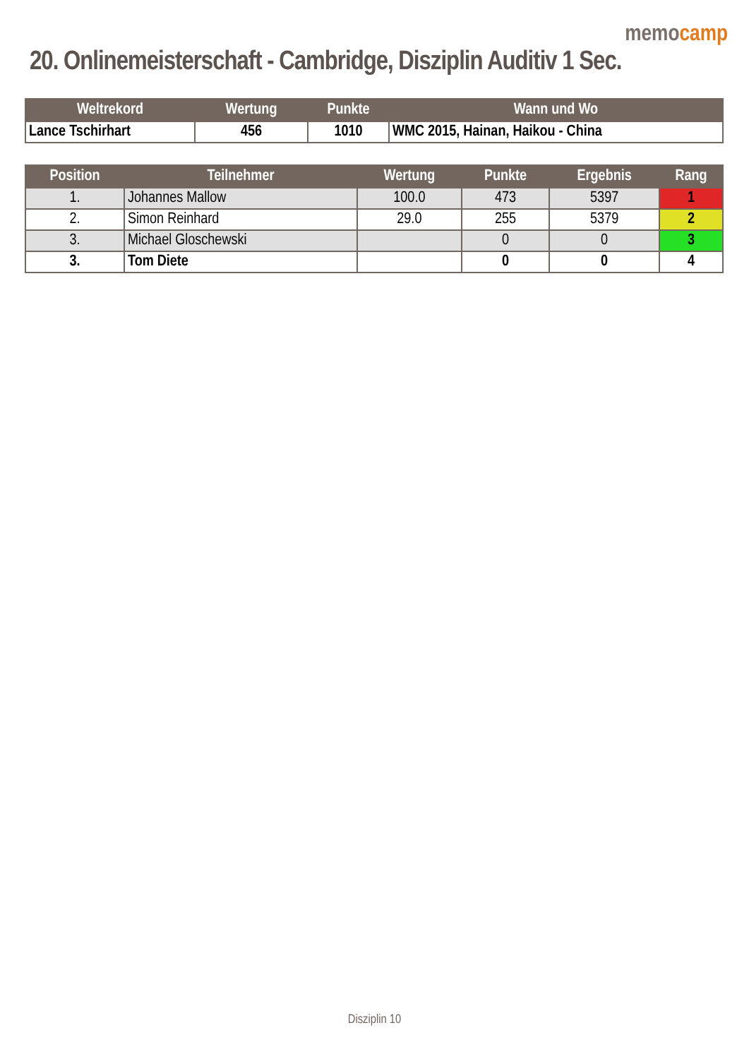memocamp
20. Onlinemeisterschaft - Cambridge, Disziplin Auditiv 1 Sec.
| Weltrekord | Wertung | Punkte | Wann und Wo |
| --- | --- | --- | --- |
| Lance Tschirhart | 456 | 1010 | WMC 2015, Hainan, Haikou - China |
| Position | Teilnehmer | Wertung | Punkte | Ergebnis | Rang |
| --- | --- | --- | --- | --- | --- |
| 1. | Johannes Mallow | 100.0 | 473 | 5397 | 1 |
| 2. | Simon Reinhard | 29.0 | 255 | 5379 | 2 |
| 3. | Michael Gloschewski | | 0 | 0 | 3 |
| 3. | Tom Diete | | 0 | 0 | 4 |
Disziplin 10